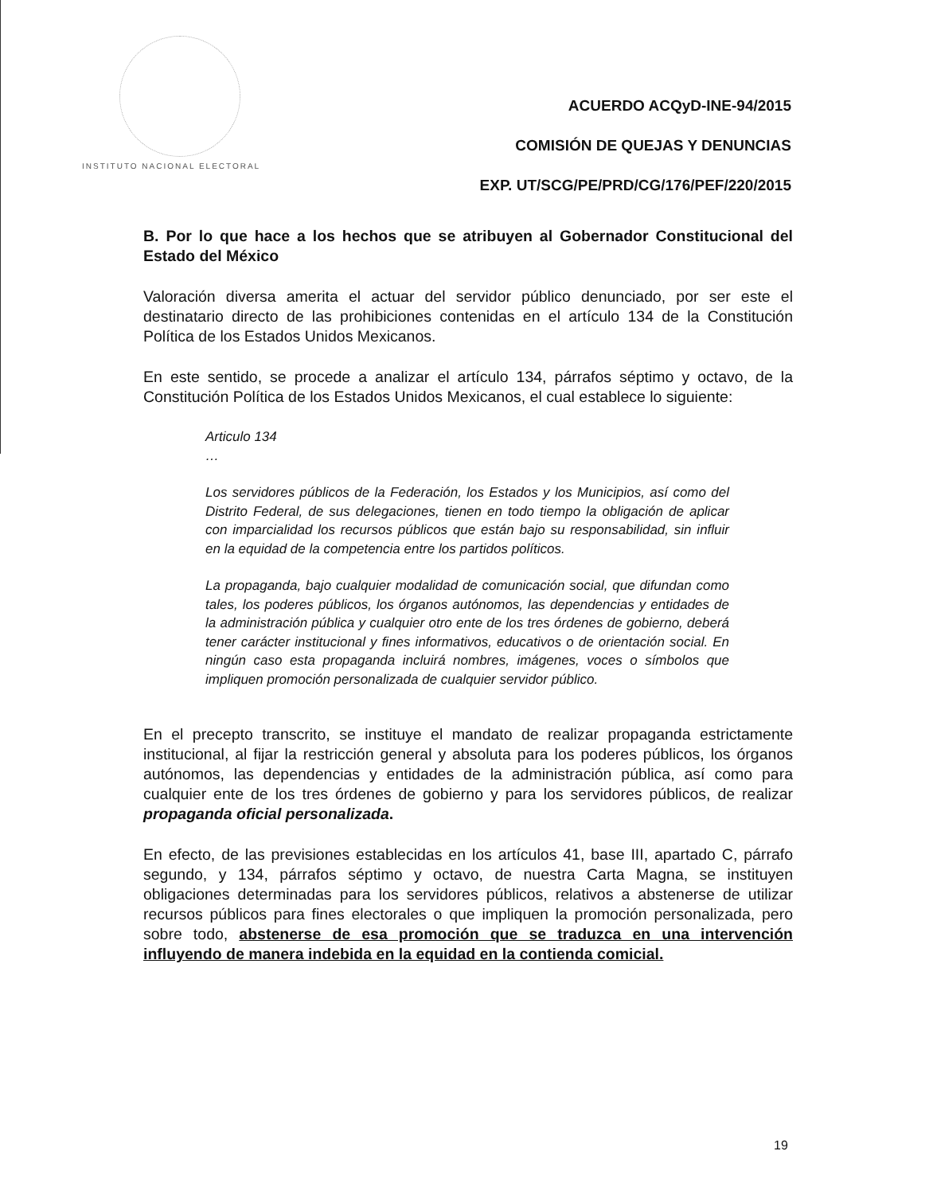INSTITUTO NACIONAL ELECTORAL
ACUERDO ACQyD-INE-94/2015
COMISIÓN DE QUEJAS Y DENUNCIAS
EXP. UT/SCG/PE/PRD/CG/176/PEF/220/2015
B. Por lo que hace a los hechos que se atribuyen al Gobernador Constitucional del Estado del México
Valoración diversa amerita el actuar del servidor público denunciado, por ser este el destinatario directo de las prohibiciones contenidas en el artículo 134 de la Constitución Política de los Estados Unidos Mexicanos.
En este sentido, se procede a analizar el artículo 134, párrafos séptimo y octavo, de la Constitución Política de los Estados Unidos Mexicanos, el cual establece lo siguiente:
Articulo 134
…
Los servidores públicos de la Federación, los Estados y los Municipios, así como del Distrito Federal, de sus delegaciones, tienen en todo tiempo la obligación de aplicar con imparcialidad los recursos públicos que están bajo su responsabilidad, sin influir en la equidad de la competencia entre los partidos políticos.
La propaganda, bajo cualquier modalidad de comunicación social, que difundan como tales, los poderes públicos, los órganos autónomos, las dependencias y entidades de la administración pública y cualquier otro ente de los tres órdenes de gobierno, deberá tener carácter institucional y fines informativos, educativos o de orientación social. En ningún caso esta propaganda incluirá nombres, imágenes, voces o símbolos que impliquen promoción personalizada de cualquier servidor público.
En el precepto transcrito, se instituye el mandato de realizar propaganda estrictamente institucional, al fijar la restricción general y absoluta para los poderes públicos, los órganos autónomos, las dependencias y entidades de la administración pública, así como para cualquier ente de los tres órdenes de gobierno y para los servidores públicos, de realizar propaganda oficial personalizada.
En efecto, de las previsiones establecidas en los artículos 41, base III, apartado C, párrafo segundo, y 134, párrafos séptimo y octavo, de nuestra Carta Magna, se instituyen obligaciones determinadas para los servidores públicos, relativos a abstenerse de utilizar recursos públicos para fines electorales o que impliquen la promoción personalizada, pero sobre todo, abstenerse de esa promoción que se traduzca en una intervención influyendo de manera indebida en la equidad en la contienda comicial.
19